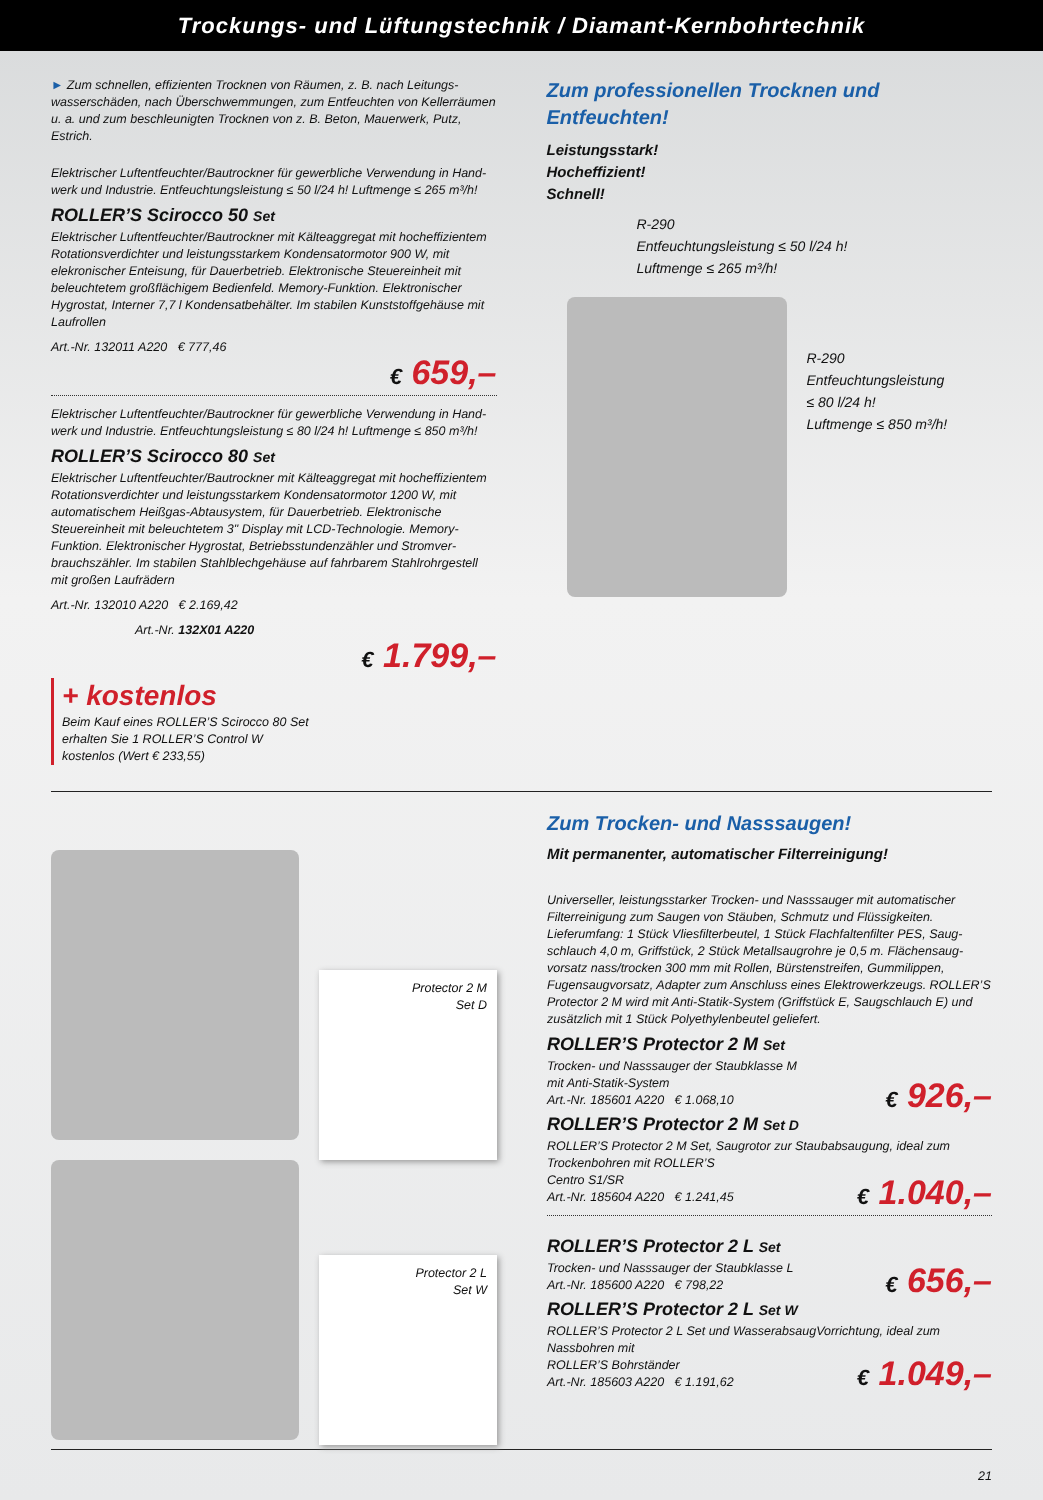Trockungs- und Lüftungstechnik / Diamant-Kernbohrtechnik
► Zum schnellen, effizienten Trocknen von Räumen, z. B. nach Leitungs­wasserschäden, nach Überschwemmungen, zum Entfeuchten von Keller­räumen u. a. und zum beschleunigten Trocknen von z. B. Beton, Mauer­werk, Putz, Estrich.
Elektrischer Luftentfeuchter/Bautrockner für gewerbliche Verwendung in Hand­werk und Industrie. Entfeuchtungsleistung ≤ 50 l/24 h! Luftmenge ≤ 265 m³/h!
ROLLER’S Scirocco 50 Set
Elektrischer Luftentfeuchter/Bautrockner mit Kälteaggregat mit hocheffizien­tem Rotationsverdichter und leistungsstarkem Kondensatormotor 900 W, mit elekronischer Enteisung, für Dauerbetrieb. Elektronische Steuereinheit mit beleuchtetem großflächigem Bedienfeld. Memory-Funktion. Elektronischer Hygrostat, Interner 7,7 l Kondensatbehälter. Im stabilen Kunststoffgehäuse mit Laufrollen
Art.-Nr. 132011 A220 € 777,46
€ 659,–
Elektrischer Luftentfeuchter/Bautrockner für gewerbliche Verwendung in Hand­werk und Industrie. Entfeuchtungsleistung ≤ 80 l/24 h! Luftmenge ≤ 850 m³/h!
ROLLER’S Scirocco 80 Set
Elektrischer Luftentfeuchter/Bautrockner mit Kälteaggregat mit hocheffizien­tem Rotationsverdichter und leistungsstarkem Kondensatormotor 1200 W, mit automatischem Heißgas-Abtausystem, für Dauerbetrieb. Elektronische Steuereinheit mit beleuchtetem 3" Display mit LCD-Technologie. Memory-Funktion. Elektronischer Hygrostat, Betriebsstundenzähler und Stromver­brauchszähler. Im stabilen Stahlblechgehäuse auf fahrbarem Stahlrohrgestell mit großen Laufrädern
Art.-Nr. 132010 A220 € 2.169,42
Art.-Nr. 132X01 A220
€ 1.799,–
+ kostenlos
Beim Kauf eines ROLLER’S Scirocco 80 Set
erhalten Sie 1 ROLLER’S Control W
kostenlos (Wert € 233,55)
Zum professionellen Trocknen und Entfeuchten!
Leistungsstark!
Hocheffizient!
Schnell!
R-290
Entfeuchtungsleistung ≤ 50 l/24 h!
Luftmenge ≤ 265 m³/h!
R-290
Entfeuchtungsleistung
≤ 80 l/24 h!
Luftmenge ≤ 850 m³/h!
Protector 2 M
Set D
Protector 2 L
Set W
Zum Trocken- und Nasssaugen!
Mit permanenter, automatischer Filterreinigung!
Universeller, leistungsstarker Trocken- und Nasssauger mit automatischer Filterreinigung zum Saugen von Stäuben, Schmutz und Flüssigkeiten. Lieferumfang: 1 Stück Vliesfilterbeutel, 1 Stück Flachfaltenfilter PES, Saug­schlauch 4,0 m, Griffstück, 2 Stück Metallsaugrohre je 0,5 m. Flächensaug­vorsatz nass/trocken 300 mm mit Rollen, Bürstenstreifen, Gummilippen, Fugensaugvorsatz, Adapter zum Anschluss eines Elektrowerkzeugs. ROLLER’S Protector 2 M wird mit Anti-Statik-System (Griffstück E, Saugschlauch E) und zusätzlich mit 1 Stück Polyethylenbeutel geliefert.
ROLLER’S Protector 2 M Set
Trocken- und Nasssauger der Staubklasse M
mit Anti-Statik-System
Art.-Nr. 185601 A220 € 1.068,10
€ 926,–
ROLLER’S Protector 2 M Set D
ROLLER’S Protector 2 M Set, Saugrotor zur Staubabsaugung, ideal zum Trockenbohren mit ROLLER’S
Centro S1/SR
Art.-Nr. 185604 A220 € 1.241,45
€ 1.040,–
ROLLER’S Protector 2 L Set
Trocken- und Nasssauger der Staubklasse L
Art.-Nr. 185600 A220 € 798,22
€ 656,–
ROLLER’S Protector 2 L Set W
ROLLER’S Protector 2 L Set und Wasserabsaug­Vorrichtung, ideal zum Nassbohren mit
ROLLER’S Bohrständer
Art.-Nr. 185603 A220 € 1.191,62
€ 1.049,–
21